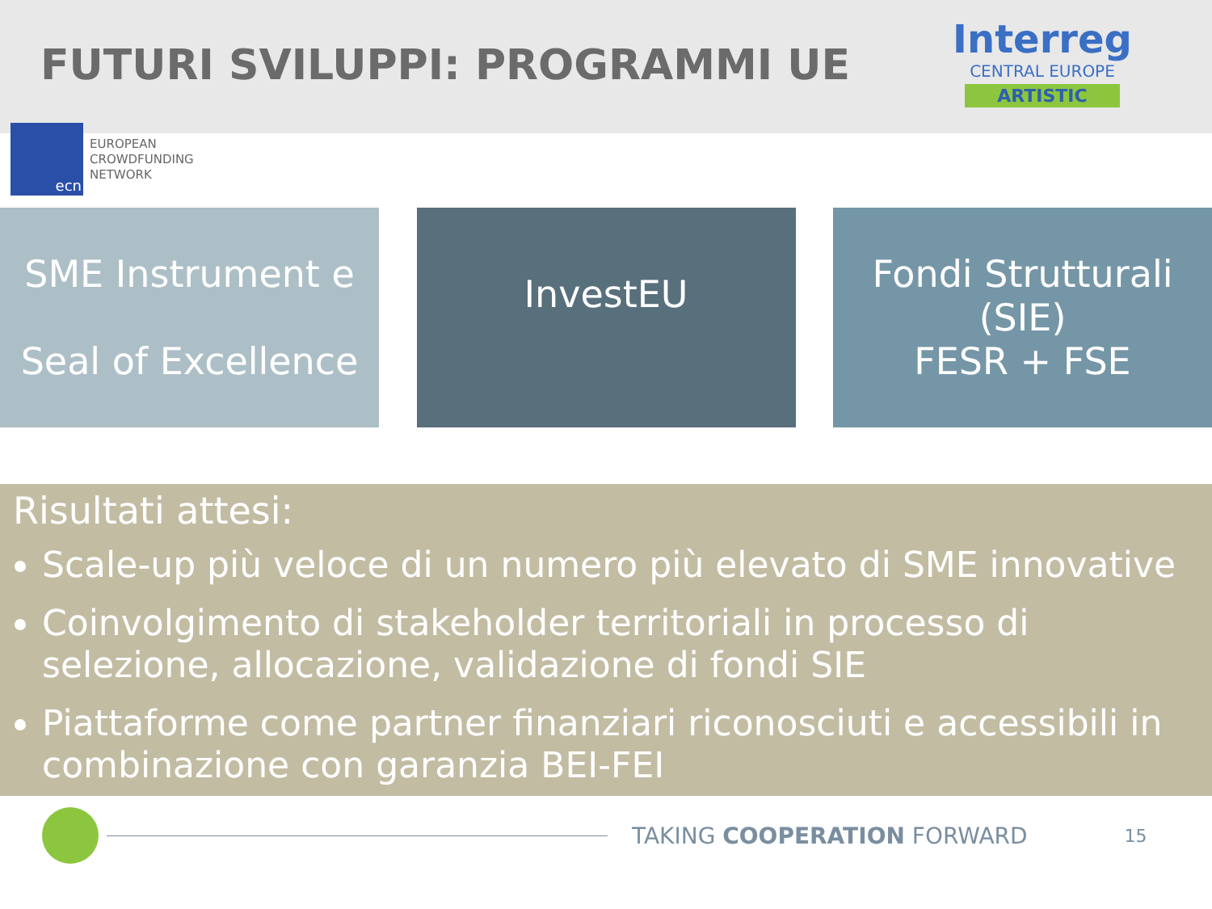FUTURI SVILUPPI: PROGRAMMI UE
Interreg
CENTRAL EUROPE
ARTISTIC
ecn
EUROPEAN
CROWDFUNDING
NETWORK
SME Instrument e
Seal of Excellence
InvestEU
Fondi Strutturali (SIE)
FESR + FSE
Risultati attesi:
Scale-up più veloce di un numero più elevato di SME innovative
Coinvolgimento di stakeholder territoriali in processo di selezione, allocazione, validazione di fondi SIE
Piattaforme come partner finanziari riconosciuti e accessibili in combinazione con garanzia BEI-FEI
TAKING COOPERATION FORWARD
15